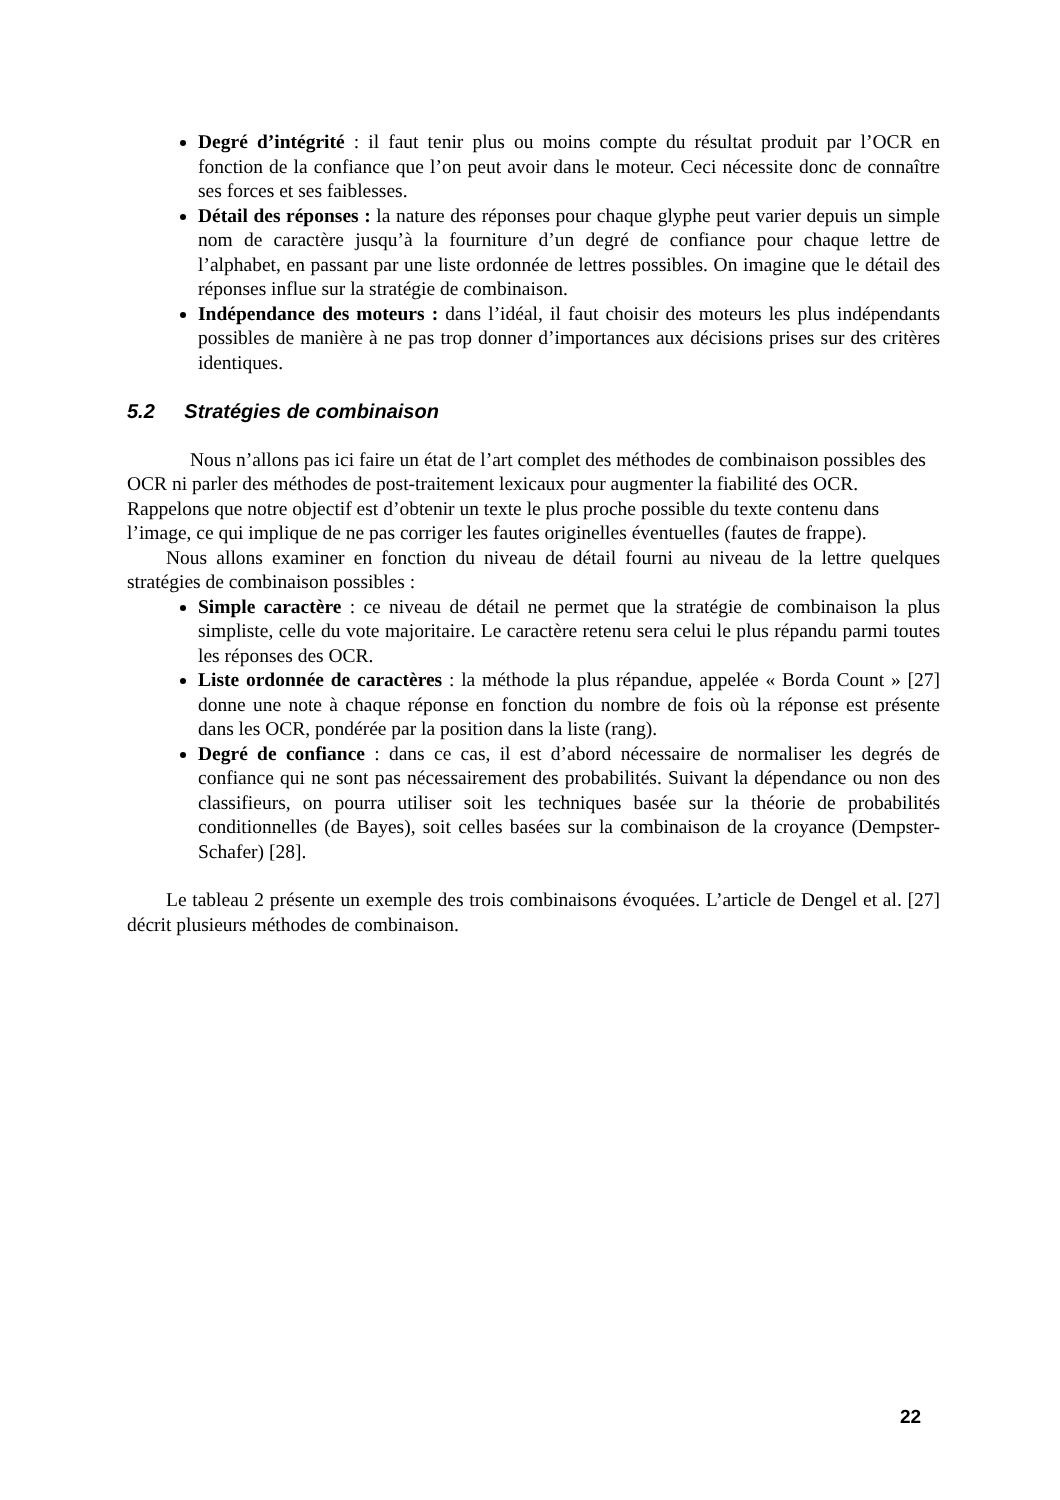Degré d’intégrité : il faut tenir plus ou moins compte du résultat produit par l’OCR en fonction de la confiance que l’on peut avoir dans le moteur. Ceci nécessite donc de connaître ses forces et ses faiblesses.
Détail des réponses : la nature des réponses pour chaque glyphe peut varier depuis un simple nom de caractère jusqu’à la fourniture d’un degré de confiance pour chaque lettre de l’alphabet, en passant par une liste ordonnée de lettres possibles. On imagine que le détail des réponses influe sur la stratégie de combinaison.
Indépendance des moteurs : dans l’idéal, il faut choisir des moteurs les plus indépendants possibles de manière à ne pas trop donner d’importances aux décisions prises sur des critères identiques.
5.2 Stratégies de combinaison
Nous n’allons pas ici faire un état de l’art complet des méthodes de combinaison possibles des OCR ni parler des méthodes de post-traitement lexicaux pour augmenter la fiabilité des OCR. Rappelons que notre objectif est d’obtenir un texte le plus proche possible du texte contenu dans l’image, ce qui implique de ne pas corriger les fautes originelles éventuelles (fautes de frappe).
Nous allons examiner en fonction du niveau de détail fourni au niveau de la lettre quelques stratégies de combinaison possibles :
Simple caractère : ce niveau de détail ne permet que la stratégie de combinaison la plus simpliste, celle du vote majoritaire. Le caractère retenu sera celui le plus répandu parmi toutes les réponses des OCR.
Liste ordonnée de caractères : la méthode la plus répandue, appelée « Borda Count » [27] donne une note à chaque réponse en fonction du nombre de fois où la réponse est présente dans les OCR, pondérée par la position dans la liste (rang).
Degré de confiance : dans ce cas, il est d’abord nécessaire de normaliser les degrés de confiance qui ne sont pas nécessairement des probabilités. Suivant la dépendance ou non des classifieurs, on pourra utiliser soit les techniques basée sur la théorie de probabilités conditionnelles (de Bayes), soit celles basées sur la combinaison de la croyance (Dempster-Schafer) [28].
Le tableau 2 présente un exemple des trois combinaisons évoquées. L’article de Dengel et al. [27] décrit plusieurs méthodes de combinaison.
22